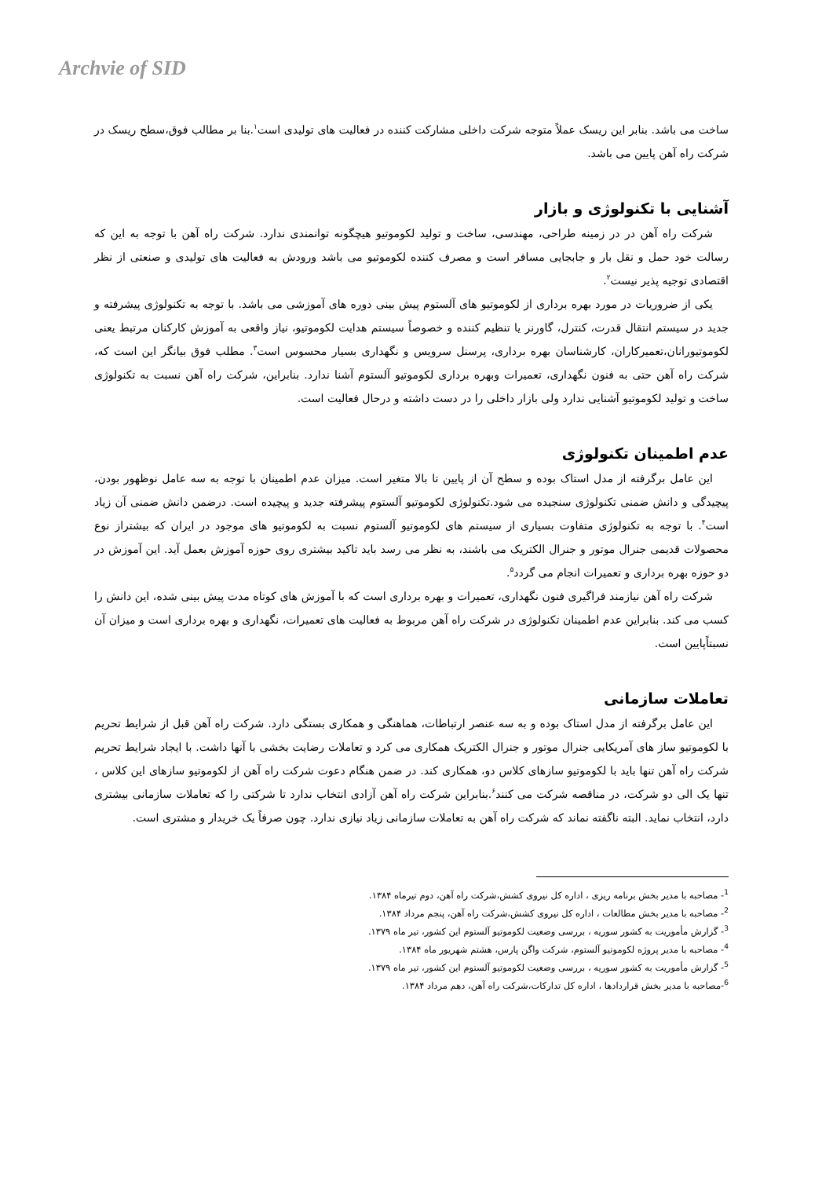Archvie of SID
ساخت می باشد. بنابر این ریسک عملاً متوجه شرکت داخلی مشارکت کننده در فعالیت های تولیدی است<sup>۱</sup>.بنا بر مطالب فوق،سطح ریسک در شرکت راه آهن پایین می باشد.
آشنایی با تکنولوژی و بازار
شرکت راه آهن در در زمینه طراحی، مهندسی، ساخت و تولید لکوموتیو هیچگونه توانمندی ندارد. شرکت راه آهن با توجه به این که رسالت خود حمل و نقل بار و جابجایی مسافر است و مصرف کننده لکوموتیو می باشد ورودش به فعالیت های تولیدی و صنعتی از نظر اقتصادی توجیه پذیر نیست<sup>۲</sup>.
یکی از ضروریات در مورد بهره برداری از لکوموتیو های آلستوم پیش بینی دوره های آموزشی می باشد. با توجه به تکنولوژی پیشرفته و جدید در سیستم انتقال قدرت، کنترل، گاورنر یا تنظیم کننده و خصوصاً سیستم هدایت لکوموتیو، نیاز واقعی به آموزش کارکنان مرتبط یعنی لکوموتیورانان،تعمیرکاران، کارشناسان بهره برداری، پرسنل سرویس و نگهداری بسیار محسوس است<sup>۳</sup>. مطلب فوق بیانگر این است که، شرکت راه آهن حتی به فنون نگهداری، تعمیرات وبهره برداری لکوموتیو آلستوم آشنا ندارد. بنابراین، شرکت راه آهن نسبت به تکنولوژی ساخت و تولید لکوموتیو آشنایی ندارد ولی بازار داخلی را در دست داشته و درحال فعالیت است.
عدم اطمینان تکنولوژی
این عامل برگرفته از مدل استاک بوده و سطح آن از پایین تا بالا متغیر است. میزان عدم اطمینان با توجه به سه عامل نوظهور بودن، پیچیدگی و دانش ضمنی تکنولوژی سنجیده می شود.تکنولوژی لکوموتیو آلستوم پیشرفته جدید و پیچیده است. درضمن دانش ضمنی آن زیاد است<sup>۴</sup>. با توجه به تکنولوژی متفاوت بسیاری از سیستم های لکوموتیو آلستوم نسبت به لکوموتیو های موجود در ایران که بیشتراز نوع محصولات قدیمی جنرال موتور و جنرال الکتریک می باشند، به نظر می رسد باید تاکید بیشتری روی حوزه آموزش بعمل آید. این آموزش در دو حوزه بهره برداری و تعمیرات انجام می گردد<sup>۵</sup>.
شرکت راه آهن نیازمند فراگیری فنون نگهداری، تعمیرات و بهره برداری است که با آموزش های کوتاه مدت پیش بینی شده، این دانش را کسب می کند. بنابراین عدم اطمینان تکنولوژی در شرکت راه آهن مربوط به فعالیت های تعمیرات، نگهداری و بهره برداری است و میزان آن نسبتاًپایین است.
تعاملات سازمانی
این عامل برگرفته از مدل استاک بوده و به سه عنصر ارتباطات، هماهنگی و همکاری بستگی دارد. شرکت راه آهن قبل از شرایط تحریم با لکوموتیو ساز های آمریکایی جنرال موتور و جنرال الکتریک همکاری می کرد و تعاملات رضایت بخشی با آنها داشت. با ایجاد شرایط تحریم شرکت راه آهن تنها باید با لکوموتیو سازهای کلاس دو، همکاری کند. در ضمن هنگام دعوت شرکت راه آهن از لکوموتیو سازهای این کلاس ، تنها یک الی دو شرکت، در مناقصه شرکت می کنند<sup>۶</sup>.بنابراین شرکت راه آهن آزادی انتخاب ندارد تا شرکتی را که تعاملات سازمانی بیشتری دارد، انتخاب نماید. البته ناگفته نماند که شرکت راه آهن به تعاملات سازمانی زیاد نیازی ندارد. چون صرفاً یک خریدار و مشتری است.
<sup>1</sup>- مصاحبه با مدیر بخش برنامه ریزی ، اداره کل نیروی کشش،شرکت راه آهن، دوم تیرماه ۱۳۸۴.
<sup>2</sup>- مصاحبه با مدیر بخش مطالعات ، اداره کل نیروی کشش،شرکت راه آهن، پنجم مرداد ۱۳۸۴.
<sup>3</sup>- گزارش مأموریت به کشور سوریه ، بررسی وضعیت لکوموتیو آلستوم این کشور، تیر ماه ۱۳۷۹.
<sup>4</sup>- مصاحبه با مدیر پروژه لکوموتیو آلستوم، شرکت واگن پارس، هشتم شهریور ماه ۱۳۸۴.
<sup>5</sup>- گزارش مأموریت به کشور سوریه ، بررسی وضعیت لکوموتیو آلستوم این کشور، تیر ماه ۱۳۷۹.
<sup>6</sup>-مصاحبه با مدیر بخش قراردادها ، اداره کل تدارکات،شرکت راه آهن، دهم مرداد ۱۳۸۴.